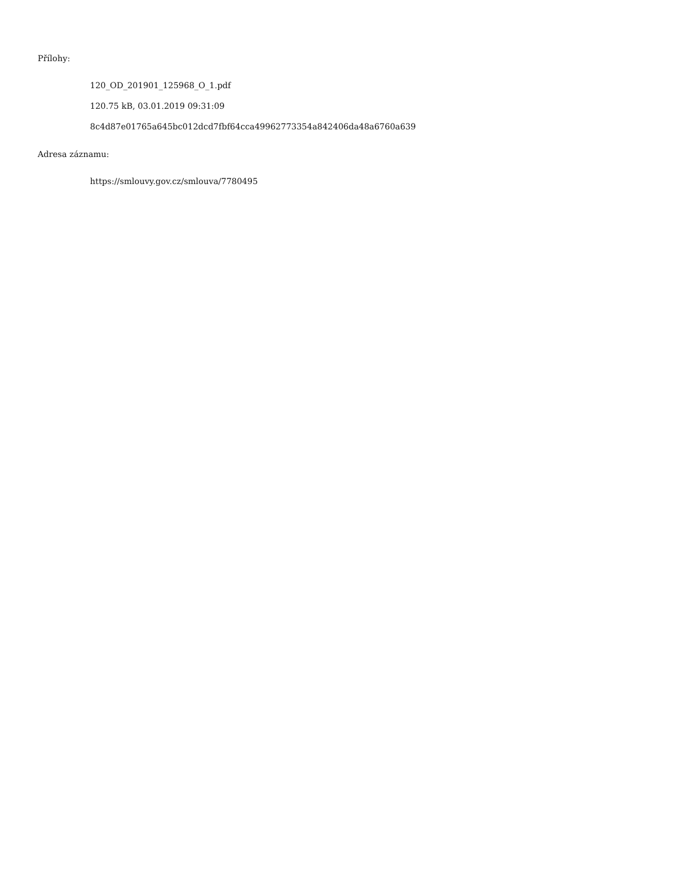Přílohy:
120_OD_201901_125968_O_1.pdf
120.75 kB, 03.01.2019 09:31:09
8c4d87e01765a645bc012dcd7fbf64cca49962773354a842406da48a6760a639
Adresa záznamu:
https://smlouvy.gov.cz/smlouva/7780495